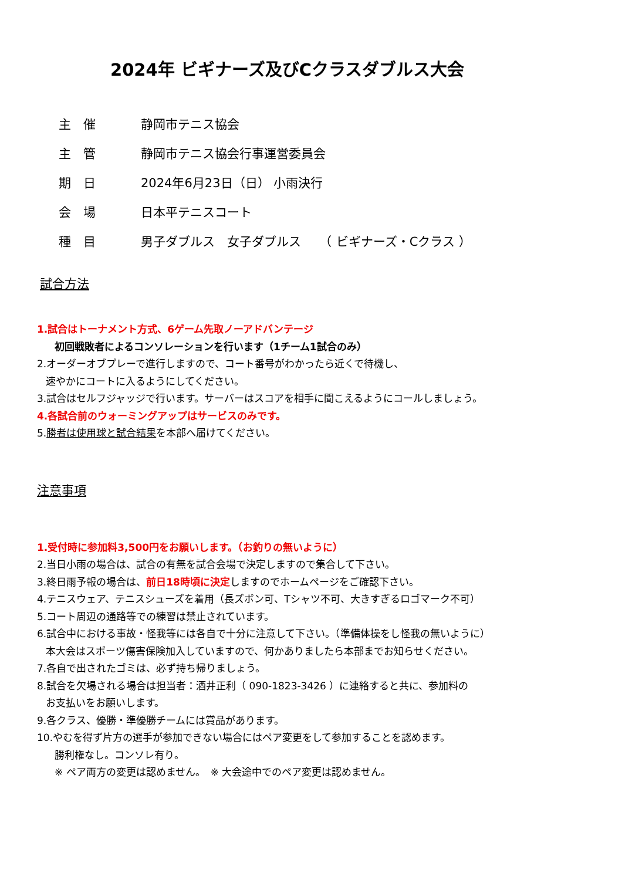2024年 ビギナーズ及びCクラスダブルス大会
主　催 静岡市テニス協会
主　管 静岡市テニス協会行事運営委員会
期　日 2024年6月23日（日） 小雨決行
会　場 日本平テニスコート
種　目 男子ダブルス　女子ダブルス　　（ ビギナーズ・Cクラス ）
試合方法
1.試合はトーナメント方式、6ゲーム先取ノーアドバンテージ
初回戦敗者によるコンソレーションを行います（1チーム1試合のみ）
2.オーダーオブプレーで進行しますので、コート番号がわかったら近くで待機し、
速やかにコートに入るようにしてください。
3.試合はセルフジャッジで行います。サーバーはスコアを相手に聞こえるようにコールしましょう。
4.各試合前のウォーミングアップはサービスのみです。
5.勝者は使用球と試合結果を本部へ届けてください。
注意事項
1.受付時に参加料3,500円をお願いします。（お釣りの無いように）
2.当日小雨の場合は、試合の有無を試合会場で決定しますので集合して下さい。
3.終日雨予報の場合は、前日18時頃に決定しますのでホームページをご確認下さい。
4.テニスウェア、テニスシューズを着用（長ズボン可、Tシャツ不可、大きすぎるロゴマーク不可）
5.コート周辺の通路等での練習は禁止されています。
6.試合中における事故・怪我等には各自で十分に注意して下さい。（準備体操をし怪我の無いように）
本大会はスポーツ傷害保険加入していますので、何かありましたら本部までお知らせください。
7.各自で出されたゴミは、必ず持ち帰りましょう。
8.試合を欠場される場合は担当者：酒井正利（ 090-1823-3426 ）に連絡すると共に、参加料の
お支払いをお願いします。
9.各クラス、優勝・準優勝チームには賞品があります。
10.やむを得ず片方の選手が参加できない場合にはペア変更をして参加することを認めます。
勝利権なし。コンソレ有り。
※ ペア両方の変更は認めません。　※ 大会途中でのペア変更は認めません。